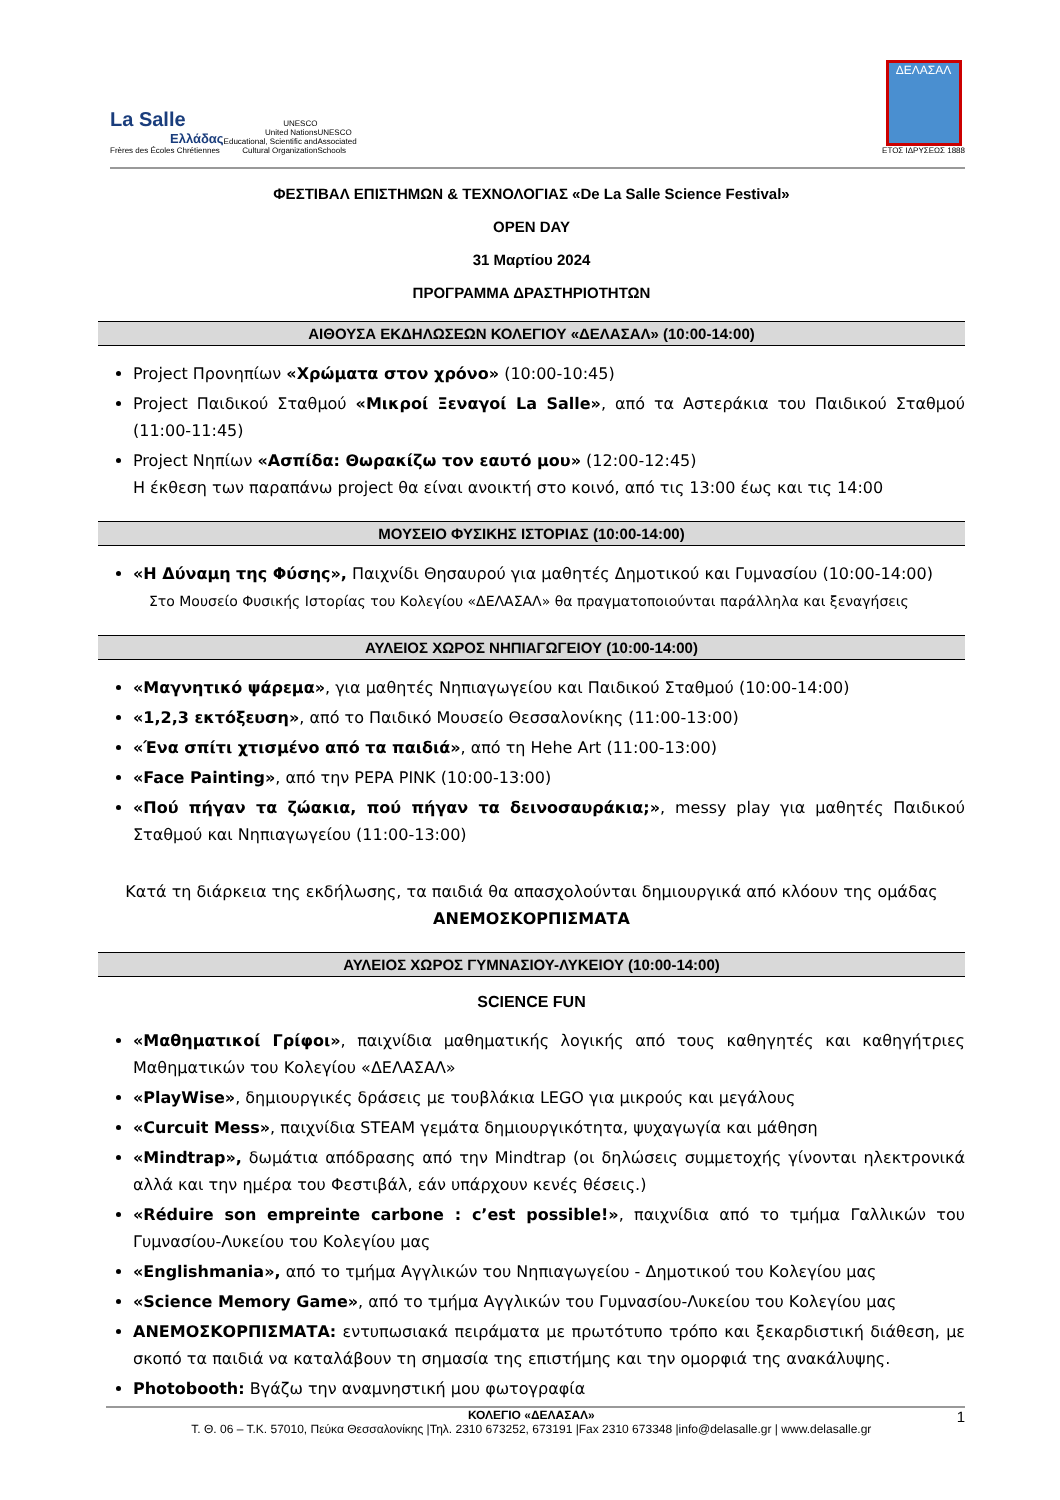La Salle
Ελλάδας
Frères des Écoles Chrétiennes
UNESCO
United Nations
Educational, Scientific and
Cultural Organization
UNESCO
Associated
Schools
ΔΕΛΑΣΑΛ
ΕΤΟΣ ΙΔΡΥΣΕΩΣ 1888
ΦΕΣΤΙΒΑΛ ΕΠΙΣΤΗΜΩΝ & ΤΕΧΝΟΛΟΓΙΑΣ «De La Salle Science Festival»
OPEN DAY
31 Μαρτίου 2024
ΠΡΟΓΡΑΜΜΑ ΔΡΑΣΤΗΡΙΟΤΗΤΩΝ
ΑΙΘΟΥΣΑ ΕΚΔΗΛΩΣΕΩΝ ΚΟΛΕΓΙΟΥ «ΔΕΛΑΣΑΛ» (10:00-14:00)
Project Προνηπίων «Χρώματα στον χρόνο» (10:00-10:45)
Project Παιδικού Σταθμού «Μικροί Ξεναγοί La Salle», από τα Αστεράκια του Παιδικού Σταθμού (11:00-11:45)
Project Νηπίων «Ασπίδα: Θωρακίζω τον εαυτό μου» (12:00-12:45)
Η έκθεση των παραπάνω project θα είναι ανοικτή στο κοινό, από τις 13:00 έως και τις 14:00
ΜΟΥΣΕΙΟ ΦΥΣΙΚΗΣ ΙΣΤΟΡΙΑΣ (10:00-14:00)
«Η Δύναμη της Φύσης», Παιχνίδι Θησαυρού για μαθητές Δημοτικού και Γυμνασίου (10:00-14:00)
Στο Μουσείο Φυσικής Ιστορίας του Κολεγίου «ΔΕΛΑΣΑΛ» θα πραγματοποιούνται παράλληλα και ξεναγήσεις
ΑΥΛΕΙΟΣ ΧΩΡΟΣ ΝΗΠΙΑΓΩΓΕΙΟΥ (10:00-14:00)
«Μαγνητικό ψάρεμα», για μαθητές Νηπιαγωγείου και Παιδικού Σταθμού (10:00-14:00)
«1,2,3 εκτόξευση», από το Παιδικό Μουσείο Θεσσαλονίκης (11:00-13:00)
«Ένα σπίτι χτισμένο από τα παιδιά», από τη Hehe Art (11:00-13:00)
«Face Painting», από την PEPA PINK (10:00-13:00)
«Πού πήγαν τα ζώακια, πού πήγαν τα δεινοσαυράκια;», messy play για μαθητές Παιδικού Σταθμού και Νηπιαγωγείου (11:00-13:00)
Κατά τη διάρκεια της εκδήλωσης, τα παιδιά θα απασχολούνται δημιουργικά από κλόουν της ομάδας
ΑΝΕΜΟΣΚΟΡΠΙΣΜΑΤΑ
ΑΥΛΕΙΟΣ ΧΩΡΟΣ ΓΥΜΝΑΣΙΟΥ-ΛΥΚΕΙΟΥ (10:00-14:00)
SCIENCE FUN
«Μαθηματικοί Γρίφοι», παιχνίδια μαθηματικής λογικής από τους καθηγητές και καθηγήτριες Μαθηματικών του Κολεγίου «ΔΕΛΑΣΑΛ»
«PlayWise», δημιουργικές δράσεις με τουβλάκια LEGO για μικρούς και μεγάλους
«Curcuit Mess», παιχνίδια STEAM γεμάτα δημιουργικότητα, ψυχαγωγία και μάθηση
«Mindtrap», δωμάτια απόδρασης από την Mindtrap (οι δηλώσεις συμμετοχής γίνονται ηλεκτρονικά αλλά και την ημέρα του Φεστιβάλ, εάν υπάρχουν κενές θέσεις.)
«Réduire son empreinte carbone : c’est possible!», παιχνίδια από το τμήμα Γαλλικών του Γυμνασίου-Λυκείου του Κολεγίου μας
«Englishmania», από το τμήμα Αγγλικών του Νηπιαγωγείου - Δημοτικού του Κολεγίου μας
«Science Memory Game», από το τμήμα Αγγλικών του Γυμνασίου-Λυκείου του Κολεγίου μας
ΑΝΕΜΟΣΚΟΡΠΙΣΜΑΤΑ: εντυπωσιακά πειράματα με πρωτότυπο τρόπο και ξεκαρδιστική διάθεση, με σκοπό τα παιδιά να καταλάβουν τη σημασία της επιστήμης και την ομορφιά της ανακάλυψης.
Photobooth: Βγάζω την αναμνηστική μου φωτογραφία
ΚΟΛΕΓΙΟ «ΔΕΛΑΣΑΛ» 1
Τ. Θ. 06 – Τ.Κ. 57010, Πεύκα Θεσσαλονίκης |Τηλ. 2310 673252, 673191 |Fax 2310 673348 |info@delasalle.gr | www.delasalle.gr